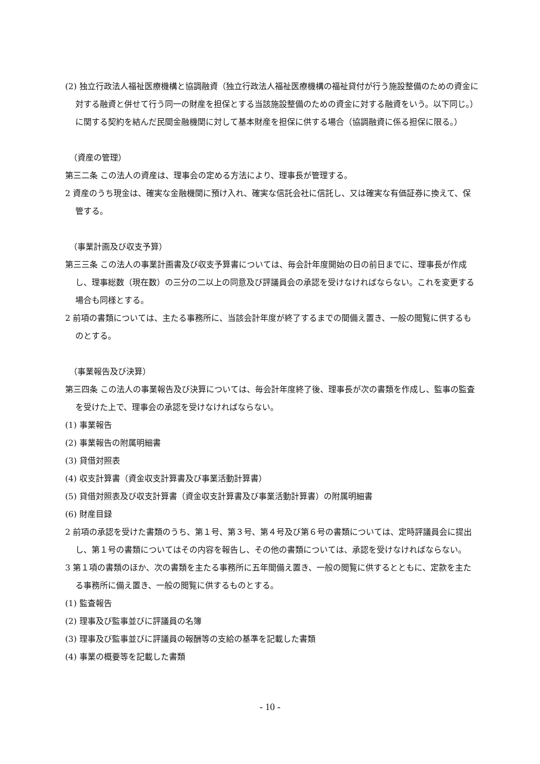(2) 独立行政法人福祉医療機構と協調融資（独立行政法人福祉医療機構の福祉貸付が行う施設整備のための資金に対する融資と併せて行う同一の財産を担保とする当該施設整備のための資金に対する融資をいう。以下同じ。）に関する契約を結んだ民間金融機関に対して基本財産を担保に供する場合（協調融資に係る担保に限る。）
（資産の管理）
第三二条 この法人の資産は、理事会の定める方法により、理事長が管理する。
2 資産のうち現金は、確実な金融機関に預け入れ、確実な信託会社に信託し、又は確実な有価証券に換えて、保管する。
（事業計画及び収支予算）
第三三条 この法人の事業計画書及び収支予算書については、毎会計年度開始の日の前日までに、理事長が作成し、理事総数（現在数）の三分の二以上の同意及び評議員会の承認を受けなければならない。これを変更する場合も同様とする。
2 前項の書類については、主たる事務所に、当該会計年度が終了するまでの間備え置き、一般の閲覧に供するものとする。
（事業報告及び決算）
第三四条 この法人の事業報告及び決算については、毎会計年度終了後、理事長が次の書類を作成し、監事の監査を受けた上で、理事会の承認を受けなければならない。
(1) 事業報告
(2) 事業報告の附属明細書
(3) 貸借対照表
(4) 収支計算書（資金収支計算書及び事業活動計算書）
(5) 貸借対照表及び収支計算書（資金収支計算書及び事業活動計算書）の附属明細書
(6) 財産目録
2 前項の承認を受けた書類のうち、第１号、第３号、第４号及び第６号の書類については、定時評議員会に提出し、第１号の書類についてはその内容を報告し、その他の書類については、承認を受けなければならない。
3 第１項の書類のほか、次の書類を主たる事務所に五年間備え置き、一般の閲覧に供するとともに、定款を主たる事務所に備え置き、一般の閲覧に供するものとする。
(1) 監査報告
(2) 理事及び監事並びに評議員の名簿
(3) 理事及び監事並びに評議員の報酬等の支給の基準を記載した書類
(4) 事業の概要等を記載した書類
- 10 -